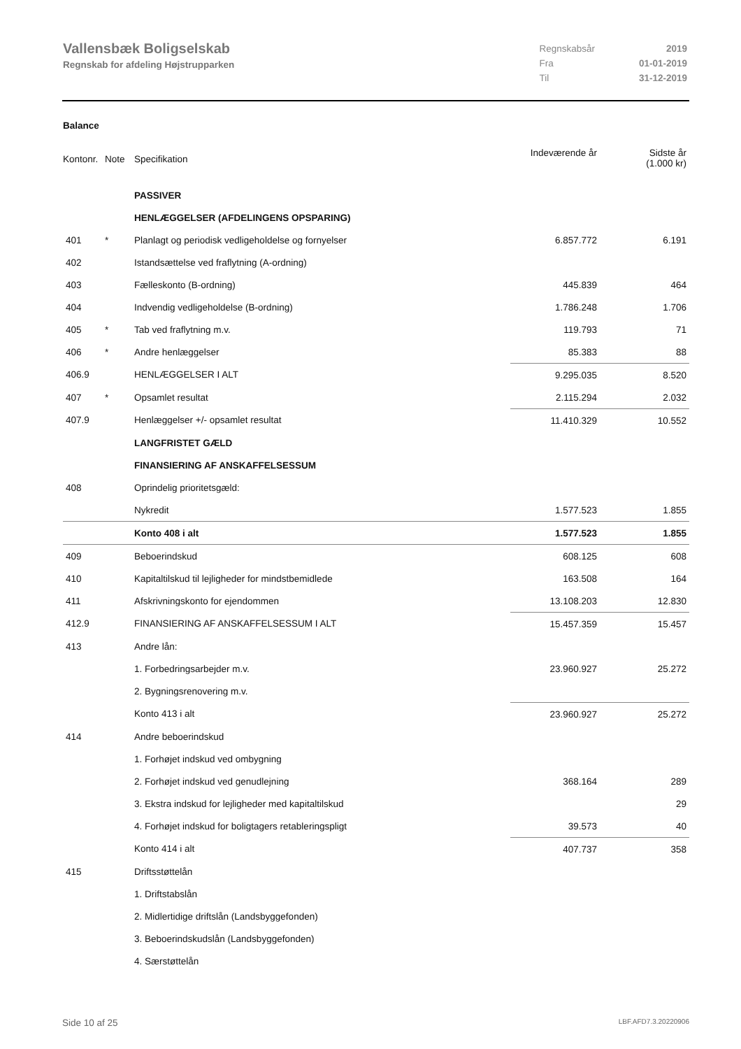Vallensbæk Boligselskab
Regnskab for afdeling Højstrupparken
| Regnskabsår | 2019 |
| Fra | 01-01-2019 |
| Til | 31-12-2019 |
Balance
| Kontonr. | Note | Specifikation | Indeværende år | Sidste år (1.000 kr) |
| | | PASSIVER | | |
| | | HENLÆGGELSER (AFDELINGENS OPSPARING) | | |
| 401 | * | Planlagt og periodisk vedligeholdelse og fornyelser | 6.857.772 | 6.191 |
| 402 | | Istandsættelse ved fraflytning (A-ordning) | | |
| 403 | | Fælleskonto (B-ordning) | 445.839 | 464 |
| 404 | | Indvendig vedligeholdelse (B-ordning) | 1.786.248 | 1.706 |
| 405 | * | Tab ved fraflytning m.v. | 119.793 | 71 |
| 406 | * | Andre henlæggelser | 85.383 | 88 |
| 406.9 | | HENLÆGGELSER I ALT | 9.295.035 | 8.520 |
| 407 | * | Opsamlet resultat | 2.115.294 | 2.032 |
| 407.9 | | Henlæggelser +/- opsamlet resultat | 11.410.329 | 10.552 |
| | | LANGFRISTET GÆLD | | |
| | | FINANSIERING AF ANSKAFFELSESSUM | | |
| 408 | | Oprindelig prioritetsgæld: | | |
| | | Nykredit | 1.577.523 | 1.855 |
| | | Konto 408 i alt | 1.577.523 | 1.855 |
| 409 | | Beboerindskud | 608.125 | 608 |
| 410 | | Kapitaltilskud til lejligheder for mindstbemidlede | 163.508 | 164 |
| 411 | | Afskrivningskonto for ejendommen | 13.108.203 | 12.830 |
| 412.9 | | FINANSIERING AF ANSKAFFELSESSUM I ALT | 15.457.359 | 15.457 |
| 413 | | Andre lån: | | |
| | | 1. Forbedringsarbejder m.v. | 23.960.927 | 25.272 |
| | | 2. Bygningsrenovering m.v. | | |
| | | Konto 413 i alt | 23.960.927 | 25.272 |
| 414 | | Andre beboerindskud | | |
| | | 1. Forhøjet indskud ved ombygning | | |
| | | 2. Forhøjet indskud ved genudlejning | 368.164 | 289 |
| | | 3. Ekstra indskud for lejligheder med kapitaltilskud | | 29 |
| | | 4. Forhøjet indskud for boligtagers retableringspligt | 39.573 | 40 |
| | | Konto 414 i alt | 407.737 | 358 |
| 415 | | Driftsstøttelån | | |
| | | 1. Driftstabslån | | |
| | | 2. Midlertidige driftslån (Landsbyggefonden) | | |
| | | 3. Beboerindskudslån (Landsbyggefonden) | | |
| | | 4. Særstøttelån | | |
Side 10 af 25 LBF.AFD7.3.20220906